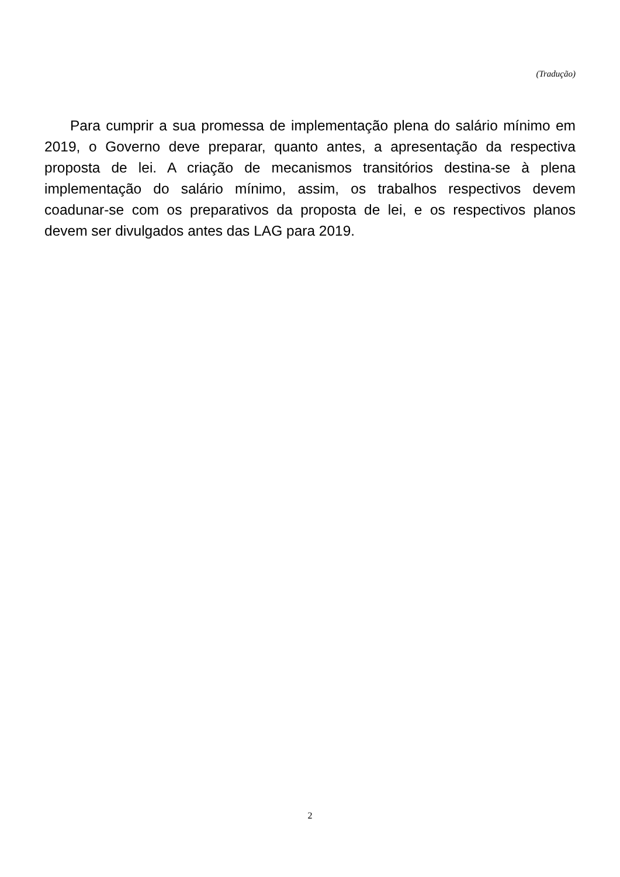(Tradução)
Para cumprir a sua promessa de implementação plena do salário mínimo em 2019, o Governo deve preparar, quanto antes, a apresentação da respectiva proposta de lei. A criação de mecanismos transitórios destina-se à plena implementação do salário mínimo, assim, os trabalhos respectivos devem coadunar-se com os preparativos da proposta de lei, e os respectivos planos devem ser divulgados antes das LAG para 2019.
2